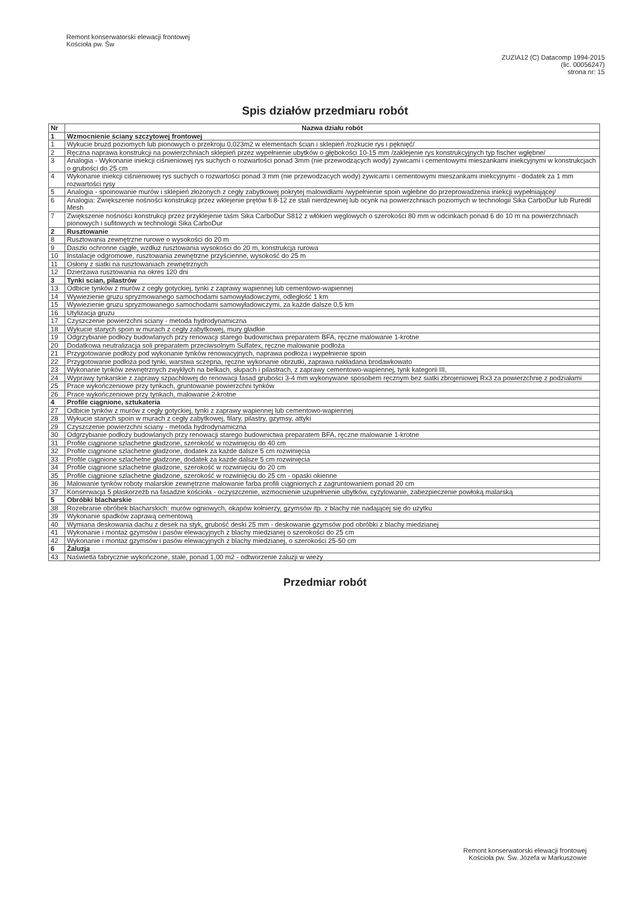Remont konserwatorski elewacji frontowej
Kościoła pw. Św
ZUZIA12 (C) Datacomp 1994-2015
(lic. 00056247)
strona nr: 15
Spis działów przedmiaru robót
| Nr | Nazwa działu robót |
| --- | --- |
| 1 | Wzmocnienie ściany szczytowej frontowej |
| 1 | Wykucie bruzd poziomych lub pionowych o przekroju 0,023m2 w elementach ścian i sklepień /rozkucie rys i pęknięć/ |
| 2 | Ręczna naprawa konstrukcji na powierzchniach sklepień przez wypełnienie ubytków o głębokości 10-15 mm /zaklejenie rys konstrukcyjnych typ fischer wgłębne/ |
| 3 | Analogia - Wykonanie iniekcji ciśnieniowej rys suchych o rozwartości ponad 3mm (nie przewodzących wody) żywicami i cementowymi mieszankami iniekcyjnymi w konstrukcjach o grubości do 25 cm |
| 4 | Wykonanie iniekcji ciśnieniowej rys suchych o rozwartości ponad 3 mm (nie przewodzacych wody) żywicami i cementowymi mieszankami iniekcyjnymi - dodatek za 1 mm rozwartości rysy |
| 5 | Analogia - spoinowanie murów i sklepień złożonych z cegły zabytkowej pokrytej malowidłami /wypełnienie spoin wgłebne do przeprowadzenia iniekcji wypełniającej/ |
| 6 | Analogia: Zwiększenie nośności konstrukcji przez wklejenie prętów fi 8-12 ze stali nierdzewnej lub ocynk na powierzchniach poziomych w technologii Sika CarboDur lub Ruredil Mesh |
| 7 | Zwiększenie nośności konstrukcji przez przyklejenie taśm Sika CarboDur S812 z włókien węglowych o szerokości 80 mm w odcinkach ponad 6 do 10 m na powierzchniach pionowych i sufitowych w technologii Sika CarboDur |
| 2 | Rusztowanie |
| 8 | Rusztowania zewnętrzne rurowe o wysokości do 20 m |
| 9 | Daszki ochronne ciągłe, wzdłuż rusztowania wysokości do 20 m, konstrukcja rurowa |
| 10 | Instalacje odgromowe, rusztowania zewnętrzne przyścienne, wysokość do 25 m |
| 11 | Osłony z siatki na rusztowaniach zewnętrznych |
| 12 | Dzierżawa rusztowania na okres 120 dni |
| 3 | Tynki scian, pilastrów |
| 13 | Odbicie tynków z murów z cegły gotyckiej, tynki z zaprawy wapiennej lub cementowo-wapiennej |
| 14 | Wywiezienie gruzu spryzmowanego samochodami samowyładowczymi, odległość 1 km |
| 15 | Wywiezienie gruzu spryzmowanego samochodami samowyładowczymi, za każde dalsze 0,5 km |
| 16 | Utylizacja gruzu |
| 17 | Czyszczenie powierzchni sciany - metoda hydrodynamiczna |
| 18 | Wykucie starych spoin w murach z cegły zabytkowej, mury gładkie |
| 19 | Odgrzybianie podłoży budowlanych przy renowacji starego budownictwa preparatem BFA, ręczne malowanie 1-krotne |
| 20 | Dodatkowa neutralizacja soli preparatem przeciwsolnym Sulfatex, ręczne malowanie podłoża |
| 21 | Przygotowanie podłoży pod wykonanie tynków renowacyjnych, naprawa podłoża i wypełnienie spoin |
| 22 | Przygotowanie podłoża pod tynki, warstwa sczepna, ręczne wykonanie obrzutki, zaprawa nakładana brodawkowato |
| 23 | Wykonanie tynków zewnętrznych zwykłych na belkach, słupach i pilastrach, z zaprawy cementowo-wapiennej, tynk kategorii III, |
| 24 | Wyprawy tynkarskie z zaprawy szpachlowej do renowacji fasad grubości 3-4 mm wykonywane sposobem ręcznym bez siatki zbrojeniowej Rx3 za powierzchnię z podziałami |
| 25 | Prace wykończeniowe przy tynkach, gruntowanie powierzchni tynków |
| 26 | Prace wykończeniowe przy tynkach, malowanie 2-krotne |
| 4 | Profile ciągnione, sztukateria |
| 27 | Odbicie tynków z murów z cegły gotyckiej, tynki z zaprawy wapiennej lub cementowo-wapiennej |
| 28 | Wykucie starych spoin w murach z cegły zabytkowej, filary, pilastry, gzymsy, attyki |
| 29 | Czyszczenie powierzchni sciany - metoda hydrodynamiczna |
| 30 | Odgrzybianie podłoży budowlanych przy renowacji starego budownictwa preparatem BFA, ręczne malowanie 1-krotne |
| 31 | Profile ciągnione szlachetne gładzone, szerokość w rozwinięciu do 40 cm |
| 32 | Profile ciągnione szlachetne gładzone, dodatek za każde dalsze 5 cm rozwinięcia |
| 33 | Profile ciągnione szlachetne gładzone, dodatek za każde dalsze 5 cm rozwinięcia |
| 34 | Profile ciągnione szlachetne gładzone, szerokość w rozwinięciu do 20 cm |
| 35 | Profile ciągnione szlachetne gładzone, szerokość w rozwinięciu do 25 cm - opaski okienne |
| 36 | Malowanie tynków roboty malarskie zewnętrzne malowanie farba profili ciągnionych z zagruntowaniem ponad 20 cm |
| 37 | Konserwacja 5 płaskorzeźb na fasadzie kościoła - oczyszczenie, wzmocnienie uzupełnienie ubytków, cyzylowanie, zabezpieczenie powłoką malarską |
| 5 | Obróbki blacharskie |
| 38 | Rozebranie obróbek blacharskich: murów ogniowych, okapów kołnierzy, gzymsów itp. z blachy nie nadającej się do użytku |
| 39 | Wykonanie spadków zaprawą cementową |
| 40 | Wymiana deskowania dachu z desek na styk, grubość deski 25 mm - deskowanie gzymsów pod obróbki z blachy miedzianej |
| 41 | Wykonanie i montaż gzymsów i pasów elewacyjnych z blachy miedzianej o szerokości do 25 cm |
| 42 | Wykonanie i montaż gzymsów i pasów elewacyjnych z blachy miedzianej, o szerokości 25-50 cm |
| 6 | Żaluzja |
| 43 | Naświetla fabrycznie wykończone, stałe, ponad 1,00 m2 - odtworzenie żaluzji w wieży |
Przedmiar robót
Remont konserwatorski elewacji frontowej
Kościoła pw. Św. Józefa w Markuszowie